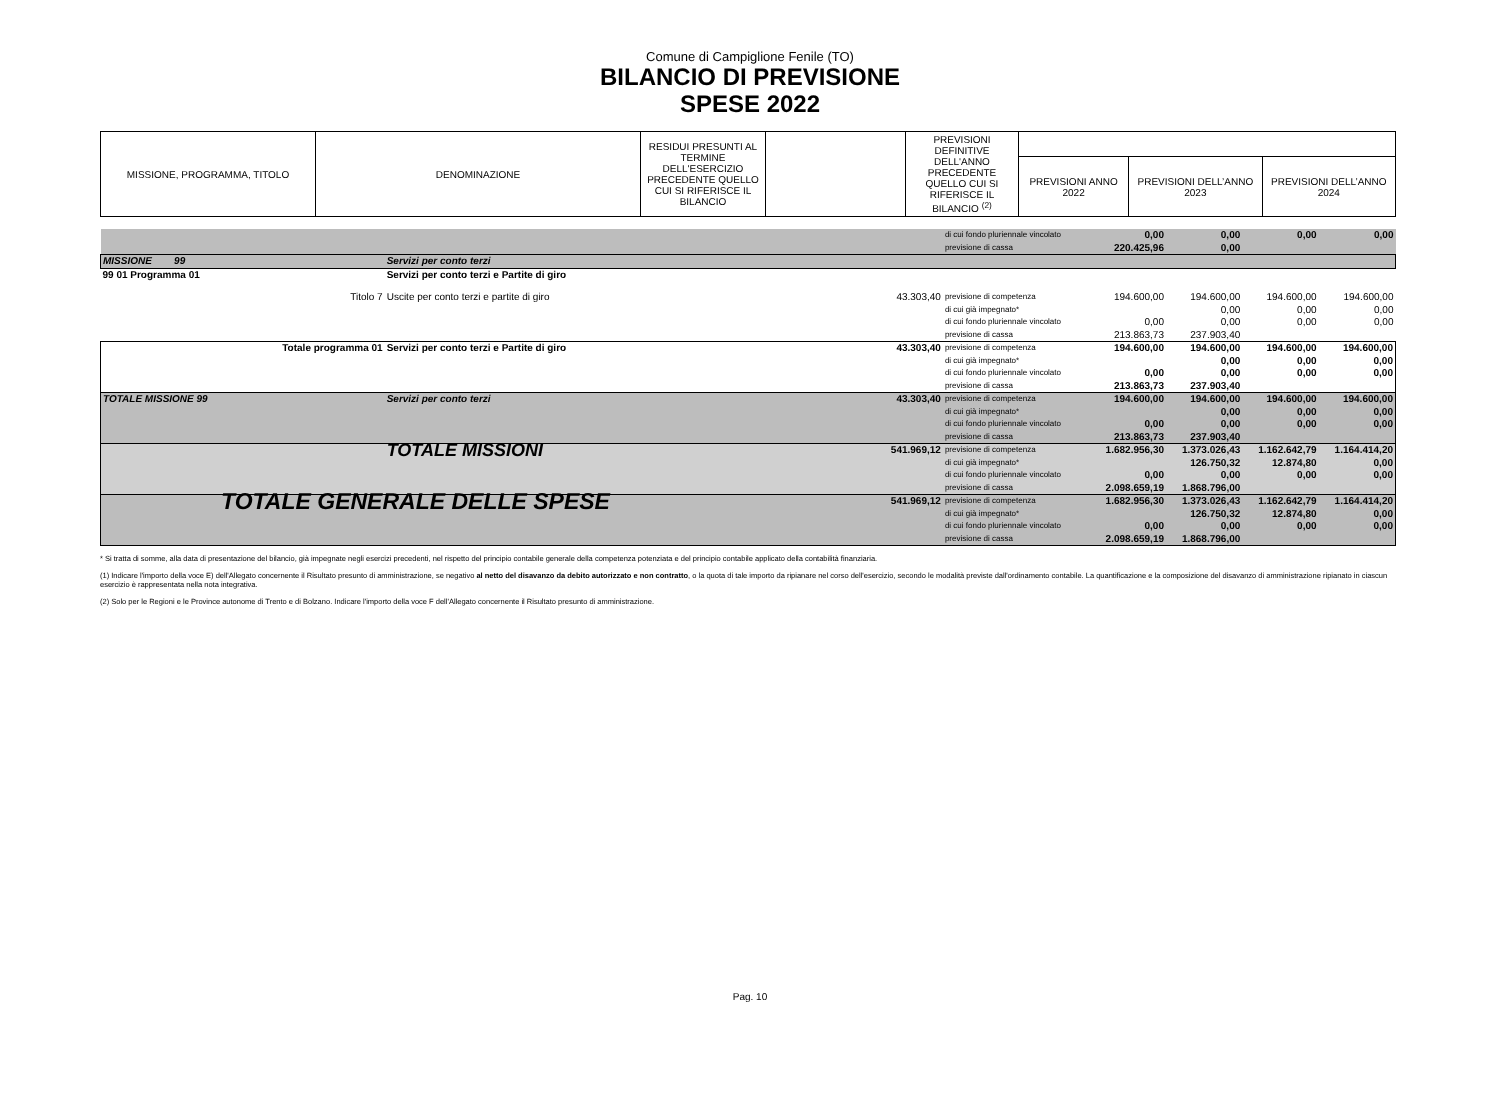Comune di Campiglione Fenile (TO)
BILANCIO DI PREVISIONE
SPESE 2022
| MISSIONE, PROGRAMMA, TITOLO | DENOMINAZIONE | RESIDUI PRESUNTI AL TERMINE DELL'ESERCIZIO PRECEDENTE QUELLO CUI SI RIFERISCE IL BILANCIO | | PREVISIONI DEFINITIVE DELL'ANNO PRECEDENTE QUELLO CUI SI RIFERISCE IL BILANCIO <sup>(2)</sup> | | | |
| | | | | | PREVISIONI ANNO 2022 | PREVISIONI DELL’ANNO 2023 | PREVISIONI DELL’ANNO 2024 |
| | | | di cui fondo pluriennale vincolato previsione di cassa | 0,00 220.425,96 | 0,00 0,00 | 0,00 | 0,00 |
| MISSIONE 99 | Servizi per conto terzi | | | | | | |
| 99 01 Programma 01 | Servizi per conto terzi e Partite di giro | | | | | | |
| Titolo 7 | Uscite per conto terzi e partite di giro | 43.303,40 | previsione di competenza di cui già impegnato* di cui fondo pluriennale vincolato previsione di cassa | 194.600,00 0,00 213.863,73 | 194.600,00 0,00 0,00 237.903,40 | 194.600,00 0,00 0,00 | 194.600,00 0,00 0,00 |
| Totale programma 01 | Servizi per conto terzi e Partite di giro | 43.303,40 | previsione di competenza di cui già impegnato* di cui fondo pluriennale vincolato previsione di cassa | 194.600,00 0,00 213.863,73 | 194.600,00 0,00 0,00 237.903,40 | 194.600,00 0,00 0,00 | 194.600,00 0,00 0,00 |
| TOTALE MISSIONE 99 | Servizi per conto terzi | 43.303,40 | previsione di competenza di cui già impegnato* di cui fondo pluriennale vincolato previsione di cassa | 194.600,00 0,00 213.863,73 | 194.600,00 0,00 0,00 237.903,40 | 194.600,00 0,00 0,00 | 194.600,00 0,00 0,00 |
| | TOTALE MISSIONI | 541.969,12 | previsione di competenza di cui già impegnato* di cui fondo pluriennale vincolato previsione di cassa | 1.682.956,30 0,00 2.098.659,19 | 1.373.026,43 126.750,32 0,00 1.868.796,00 | 1.162.642,79 12.874,80 0,00 | 1.164.414,20 0,00 0,00 |
| TOTALE GENERALE DELLE SPESE | | 541.969,12 | previsione di competenza di cui già impegnato* di cui fondo pluriennale vincolato previsione di cassa | 1.682.956,30 0,00 2.098.659,19 | 1.373.026,43 126.750,32 0,00 1.868.796,00 | 1.162.642,79 12.874,80 0,00 | 1.164.414,20 0,00 0,00 |
* Si tratta di somme, alla data di presentazione del bilancio, già impegnate negli esercizi precedenti, nel rispetto del principio contabile generale della competenza potenziata e del principio contabile applicato della contabilità finanziaria.
(1) Indicare l'importo della voce E) dell'Allegato concernente il Risultato presunto di amministrazione, se negativo al netto del disavanzo da debito autorizzato e non contratto, o la quota di tale importo da ripianare nel corso dell'esercizio, secondo le modalità previste dall'ordinamento contabile. La quantificazione e la composizione del disavanzo di amministrazione ripianato in ciascun esercizio è rappresentata nella nota integrativa.
(2) Solo per le Regioni e le Province autonome di Trento e di Bolzano. Indicare l'importo della voce F dell'Allegato concernente il Risultato presunto di amministrazione.
Pag. 10